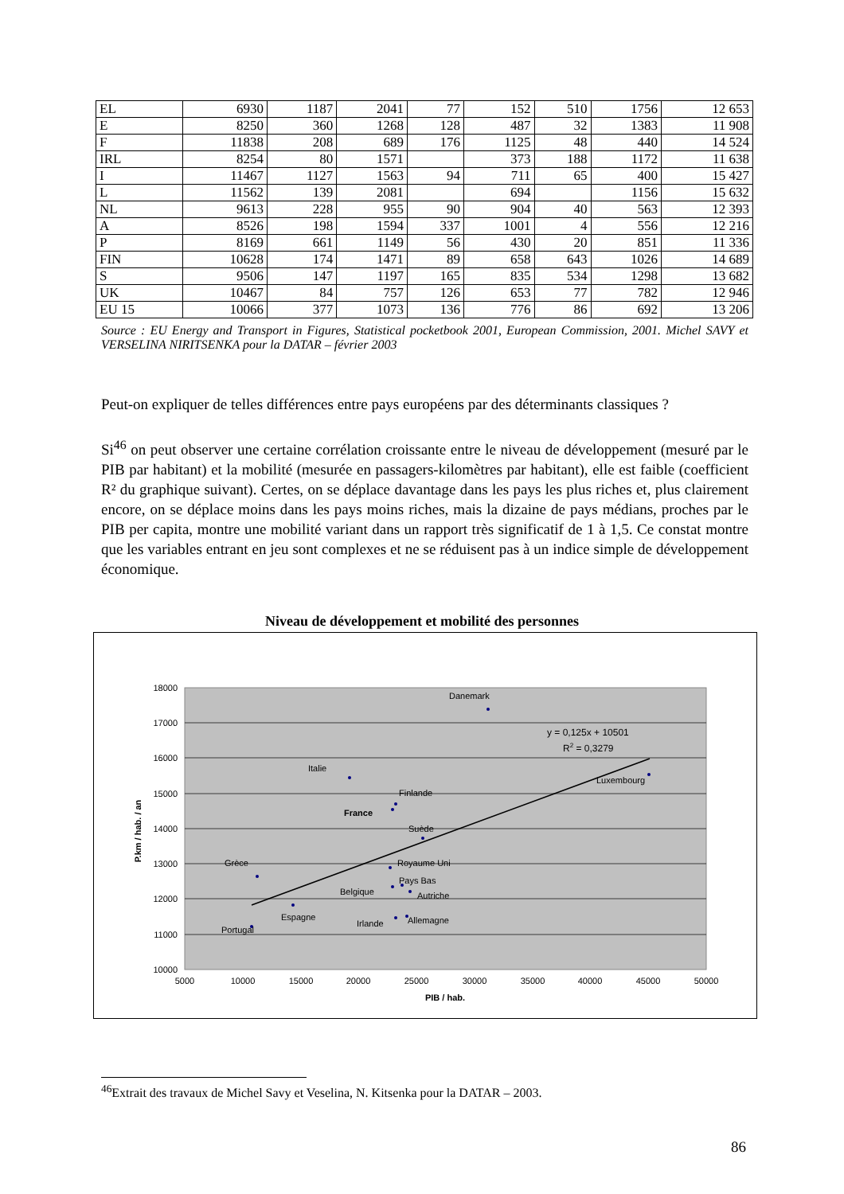| EL | 6930 | 1187 | 2041 | 77 | 152 | 510 | 1756 | 12 653 |
| E | 8250 | 360 | 1268 | 128 | 487 | 32 | 1383 | 11 908 |
| F | 11838 | 208 | 689 | 176 | 1125 | 48 | 440 | 14 524 |
| IRL | 8254 | 80 | 1571 | | 373 | 188 | 1172 | 11 638 |
| I | 11467 | 1127 | 1563 | 94 | 711 | 65 | 400 | 15 427 |
| L | 11562 | 139 | 2081 | | 694 | | 1156 | 15 632 |
| NL | 9613 | 228 | 955 | 90 | 904 | 40 | 563 | 12 393 |
| A | 8526 | 198 | 1594 | 337 | 1001 | 4 | 556 | 12 216 |
| P | 8169 | 661 | 1149 | 56 | 430 | 20 | 851 | 11 336 |
| FIN | 10628 | 174 | 1471 | 89 | 658 | 643 | 1026 | 14 689 |
| S | 9506 | 147 | 1197 | 165 | 835 | 534 | 1298 | 13 682 |
| UK | 10467 | 84 | 757 | 126 | 653 | 77 | 782 | 12 946 |
| EU 15 | 10066 | 377 | 1073 | 136 | 776 | 86 | 692 | 13 206 |
Source : EU Energy and Transport in Figures, Statistical pocketbook 2001, European Commission, 2001. Michel SAVY et VERSELINA NIRITSENKA pour la DATAR – février 2003
Peut-on expliquer de telles différences entre pays européens par des déterminants classiques ?
Si<sup>46</sup> on peut observer une certaine corrélation croissante entre le niveau de développement (mesuré par le PIB par habitant) et la mobilité (mesurée en passagers-kilomètres par habitant), elle est faible (coefficient R² du graphique suivant). Certes, on se déplace davantage dans les pays les plus riches et, plus clairement encore, on se déplace moins dans les pays moins riches, mais la dizaine de pays médians, proches par le PIB per capita, montre une mobilité variant dans un rapport très significatif de 1 à 1,5. Ce constat montre que les variables entrant en jeu sont complexes et ne se réduisent pas à un indice simple de développement économique.
Niveau de développement et mobilité des personnes
18000
17000
16000
15000
14000
13000
12000
11000
10000
5000
10000
15000
20000
25000
30000
35000
40000
45000
50000
PIB / hab.
P.km / hab. / an
Danemark
Italie
Luxembourg
Finlande
France
Suède
Grèce
Royaume Uni
Pays Bas
Belgique
Autriche
Espagne
Allemagne
Irlande
Portugal
y = 0,125x + 10501
R2 = 0,3279
<sup>46</sup> Extrait des travaux de Michel Savy et Veselina, N. Kitsenka pour la DATAR – 2003.
86